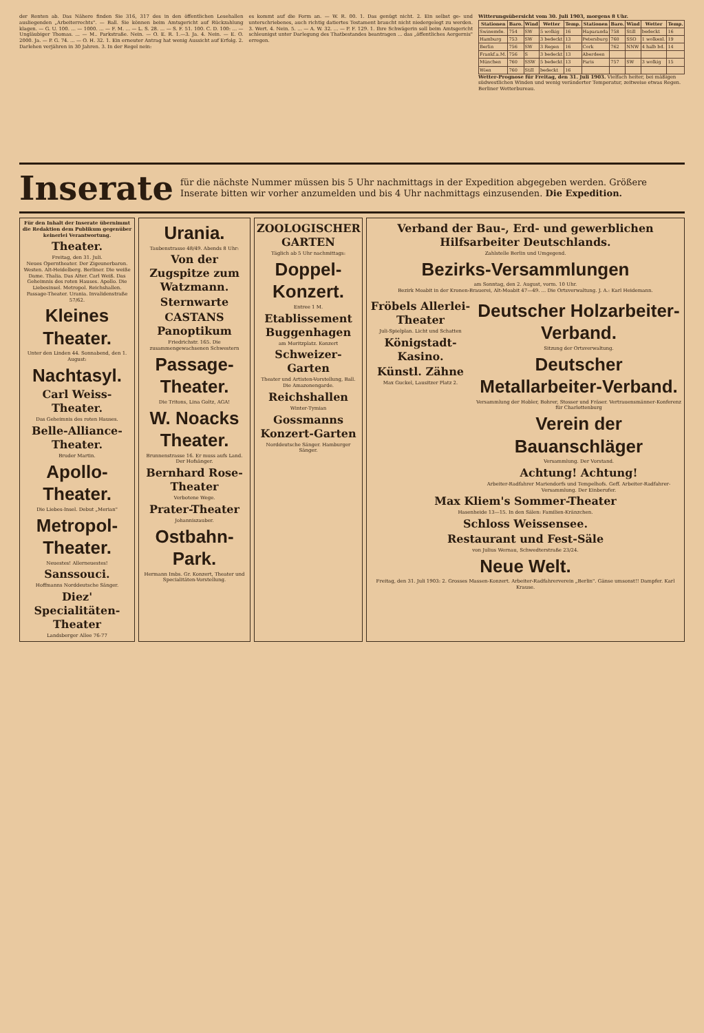der Renten ab. Das Nähere finden Sie 316, 317 des in den öffentlichen Lesehallen ausliegenden „Arbeiterrechts". — Ball. Sie können beim Amtsgericht auf Rückzahlung klagen. — G. U. 100. ... — 1000. ... — F. M. ... — L. S. 28. ... — S. F. 51. 100. C. D. 100: ... — Ungläubiger Thomas. ... — M.. Parkstraße. Nein. — O. E. R. 1.—3. Ja. 4. Nein. — E. O. 2000. Ja. — P. G. 74. ... — O. H. 32. 1. Ein erneuter Antrag hat wenig Aussicht auf Erfolg. 2. Darlehen verjähren in 30 Jahren. 3. In der Regel nein:
es kommt auf die Form an. — W. R. 00. 1. Das genügt nicht. 2. Ein selbst ge- und unterschriebenes, auch richtig datiertes Testament braucht nicht niedergelegt zu werden. 3. Wert. 4. Nein. 5. ... — A. W. 32. ... — P. F. 129. 1. Ihre Schwägerin soll beim Amtsgericht schleunigst unter Darlegung des Thatbestandes beantragen ... das „öffentliches Aergernis" erregen.
Witterungsübersicht vom 30. Juli 1903, morgens 8 Uhr.
| Stationen | Baro. | Wind | Wetter | Temp. | Stationen | Baro. | Wind | Wetter | Temp. |
| --- | --- | --- | --- | --- | --- | --- | --- | --- | --- |
| Swinemde. | 754 | SW | 5 wolkig | 16 | Haparanda | 758 | Still | bedeckt | 16 |
| Hamburg | 753 | SW | 3 bedeckt | 13 | Petersburg | 760 | SSO | 1 wolkenl. | 19 |
| Berlin | 756 | SW | 3 Regen | 16 | Cork | 762 | NNW | 4 halb bd. | 14 |
| Frankf.a.M. | 756 | S | 3 bedeckt | 13 | Aberdeen | | | | |
| München | 760 | SSW | 5 bedeckt | 13 | Paris | 757 | SW | 3 wolkig | 15 |
| Wien | 760 | Still | bedeckt | 16 | | | | | |
Wetter-Prognose für Freitag, den 31. Juli 1903. Vielfach heiter, bei mäßigen südwestlichen Winden und wenig veränderter Temperatur, zeitweise etwas Regen.
Berliner Wetterbureau.
Inserate
für die nächste Nummer müssen bis 5 Uhr nachmittags in der Expedition abgegeben werden. Größere Inserate bitten wir vorher anzumelden und bis 4 Uhr nachmittags einzusenden. Die Expedition.
Für den Inhalt der Inserate übernimmt die Redaktion dem Publikum gegenüber keinerlei Verantwortung.
Theater.
Freitag, den 31. Juli.
Neues Operntheater. Der Zigeunerbaron. Westen. Alt-Heidelberg. Berliner. Die weiße Dame. Thalia. Das Alter. Carl Weiß. Das Geheimnis des roten Hauses. Apollo. Die Liebesinsel. Metropol. Reichshallen. Passage-Theater. Urania. Invalidenstraße 57/62.
Kleines Theater.
Unter den Linden 44. Sonnabend, den 1. August:
Nachtasyl.
Carl Weiss-Theater.
Das Geheimnis des roten Hauses.
Belle-Alliance-Theater.
Bruder Martin.
Apollo-Theater.
Die Liebes-Insel. Debut „Merian"
Metropol-Theater.
Neuestes! Allerneuestes!
Sanssouci.
Hoffmanns Norddeutsche Sänger.
Diez' Specialitäten-Theater
Landsberger Allee 76-77
Urania.
Taubenstrasse 48/49. Abends 8 Uhr:
Von der Zugspitze zum Watzmann.
Sternwarte
CASTANS Panoptikum
Friedrichstr. 165. Die zusammengewachsenen Schwestern
Passage-Theater.
Die Tritons, Lina Goltz, AGA!
W. Noacks Theater.
Brunnenstrasse 16. Er muss aufs Land. Der Hofsänger.
Bernhard Rose-Theater
Verbotene Wege.
Prater-Theater
Johanniszauber.
Ostbahn-Park.
Hermann Imbs. Gr. Konzert, Theater und Specialitäten-Vorstellung.
ZOOLOGISCHER GARTEN
Täglich ab 5 Uhr nachmittags:
Doppel-Konzert.
Entree 1 M.
Etablissement Buggenhagen
am Moritzplatz. Konzert
Schweizer-Garten
Theater und Artisten-Vorstellung, Ball. Die Amazonengarde.
Reichshallen
Winter-Tymian
Gossmanns Konzert-Garten
Norddeutsche Sänger. Hamburger Sänger.
Verband der Bau-, Erd- und gewerblichen Hilfsarbeiter Deutschlands.
Zahlstelle Berlin und Umgegend.
Bezirks-Versammlungen
am Sonntag, den 2. August, vorm. 10 Uhr.
Bezirk Moabit in der Kronen-Brauerei, Alt-Moabit 47—49. ... Die Ortsverwaltung. J. A.: Karl Heidemann.
Fröbels Allerlei-Theater
Juli-Spielplan. Licht und Schatten
Königstadt-Kasino.
Künstl. Zähne
Max Guckel, Lausitzer Platz 2.
Deutscher Holzarbeiter-Verband.
Sitzung der Ortsverwaltung.
Deutscher Metallarbeiter-Verband.
Versammlung der Hobler, Bohrer, Stosser und Fräser. Vertrauensmänner-Konferenz für Charlottenburg
Verein der Bauanschläger
Versammlung. Der Vorstand.
Achtung! Achtung!
Arbeiter-Radfahrer Mariendorfs und Tempelhofs. Geff. Arbeiter-Radfahrer-Versammlung. Der Einberufer.
Max Kliem's Sommer-Theater
Hasenheide 13—15. In den Sälen: Familien-Kränzchen.
Schloss Weissensee.
Restaurant und Fest-Säle
von Julius Wernau, Schwedterstraße 23/24.
Neue Welt.
Freitag, den 31. Juli 1903: 2. Grosses Massen-Konzert. Arbeiter-Radfahrerverein „Berlin". Gänse umsonst!! Dampfer. Karl Krause.